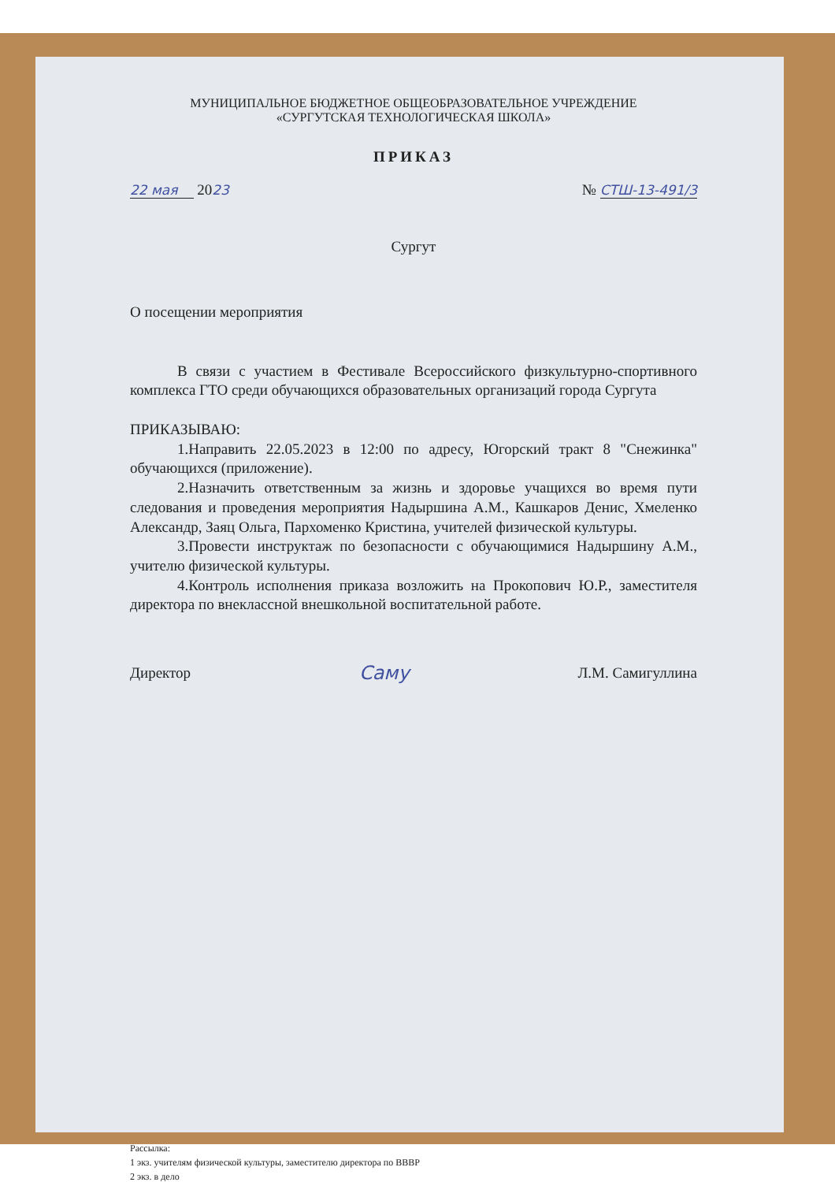МУНИЦИПАЛЬНОЕ БЮДЖЕТНОЕ ОБЩЕОБРАЗОВАТЕЛЬНОЕ УЧРЕЖДЕНИЕ
«СУРГУТСКАЯ ТЕХНОЛОГИЧЕСКАЯ ШКОЛА»
ПРИКАЗ
22 мая 2023 № СТШ-13-491/3
Сургут
О посещении мероприятия
В связи с участием в Фестивале Всероссийского физкультурно-спортивного комплекса ГТО среди обучающихся образовательных организаций города Сургута
ПРИКАЗЫВАЮ:
1.Направить 22.05.2023 в 12:00 по адресу, Югорский тракт 8 "Снежинка" обучающихся (приложение).
2.Назначить ответственным за жизнь и здоровье учащихся во время пути следования и проведения мероприятия Надыршина А.М., Кашкаров Денис, Хмеленко Александр, Заяц Ольга, Пархоменко Кристина, учителей физической культуры.
3.Провести инструктаж по безопасности с обучающимися Надыршину А.М., учителю физической культуры.
4.Контроль исполнения приказа возложить на Прокопович Ю.Р., заместителя директора по внеклассной внешкольной воспитательной работе.
Директор Саму Л.М. Самигуллина
Рассылка:
1 экз. учителям физической культуры, заместителю директора по ВВВР
2 экз. в дело